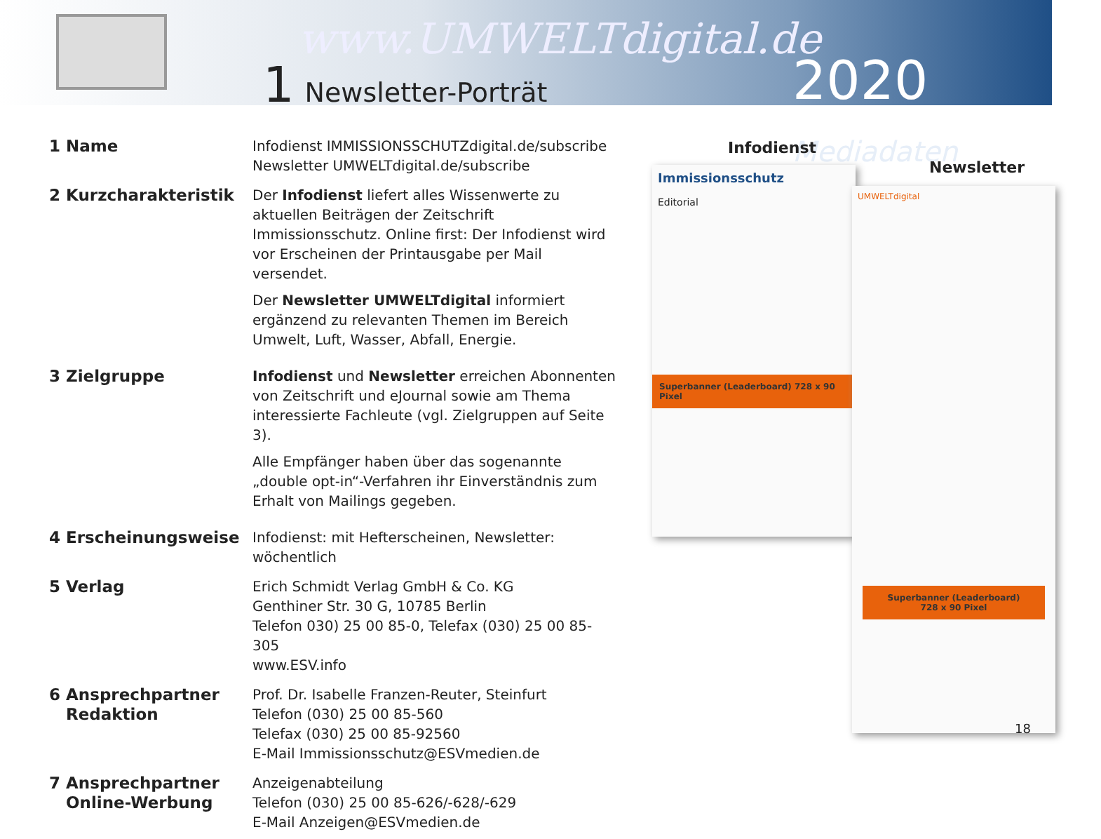www.UMWELTdigital.de
1 Newsletter-Porträt 2020 Mediadaten
| 1 Name | Infodienst IMMISSIONSSCHUTZdigital.de/subscribe Newsletter UMWELTdigital.de/subscribe |
| 2 Kurzcharakteristik | Der Infodienst liefert alles Wissenwerte zu aktuellen Beiträgen der Zeitschrift Immissionsschutz. Online first: Der Infodienst wird vor Erscheinen der Printausgabe per Mail versendet. Der Newsletter UMWELTdigital informiert ergänzend zu relevanten Themen im Bereich Umwelt, Luft, Wasser, Abfall, Energie. |
| 3 Zielgruppe | Infodienst und Newsletter erreichen Abonnenten von Zeitschrift und eJournal sowie am Thema interessierte Fachleute (vgl. Zielgruppen auf Seite 3). Alle Empfänger haben über das sogenannte „double opt-in“-Verfahren ihr Einverständnis zum Erhalt von Mailings gegeben. |
| 4 Erscheinungsweise | Infodienst: mit Hefterscheinen, Newsletter: wöchentlich |
| 5 Verlag | Erich Schmidt Verlag GmbH & Co. KG Genthiner Str. 30 G, 10785 Berlin Telefon 030) 25 00 85-0, Telefax (030) 25 00 85-305 www.ESV.info |
| 6 Ansprechpartner Redaktion | Prof. Dr. Isabelle Franzen-Reuter, Steinfurt Telefon (030) 25 00 85-560 Telefax (030) 25 00 85-92560 E-Mail Immissionsschutz@ESVmedien.de |
| 7 Ansprechpartner Online-Werbung | Anzeigenabteilung Telefon (030) 25 00 85-626/-628/-629 E-Mail Anzeigen@ESVmedien.de |
Infodienst
Newsletter
Immissionsschutz
Editorial
Superbanner (Leaderboard) 728 x 90 Pixel
UMWELTdigital
Superbanner (Leaderboard)
728 x 90 Pixel
18